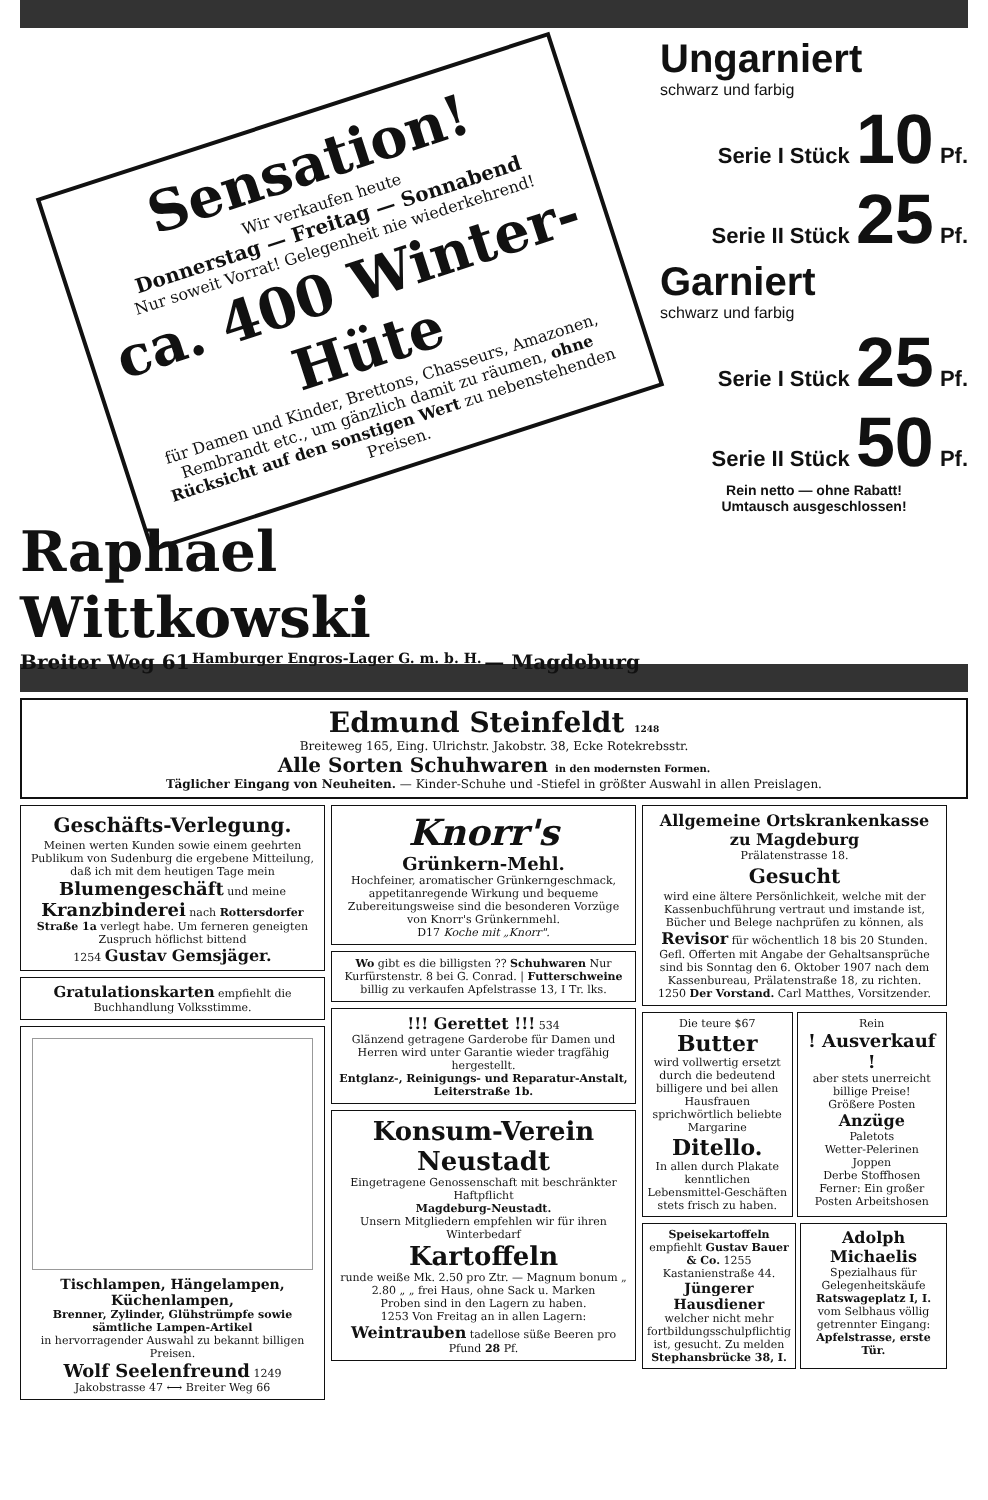Sensation!
Wir verkaufen heute
Donnerstag — Freitag — Sonnabend
Nur soweit Vorrat! Gelegenheit nie wiederkehrend!
ca. 400 Winter-Hüte
für Damen und Kinder, Brettons, Chasseurs, Amazonen, Rembrandt etc., um gänzlich damit zu räumen, ohne Rücksicht auf den sonstigen Wert zu nebenstehenden Preisen.
Raphael Wittkowski
Breiter Weg 61 Hamburger Engros-Lager G. m. b. H. — Magdeburg
Ungarniert
schwarz und farbig
Serie I Stück 10 Pf.
Serie II Stück 25 Pf.
Garniert
schwarz und farbig
Serie I Stück 25 Pf.
Serie II Stück 50 Pf.
Rein netto — ohne Rabatt!
Umtausch ausgeschlossen!
Edmund Steinfeldt 1248
Breiteweg 165, Eing. Ulrichstr. Jakobstr. 38, Ecke Rotekrebsstr.
Alle Sorten Schuhwaren in den modernsten Formen.
Täglicher Eingang von Neuheiten. — Kinder-Schuhe und -Stiefel in größter Auswahl in allen Preislagen.
Geschäfts-Verlegung.
Meinen werten Kunden sowie einem geehrten Publikum von Sudenburg die ergebene Mitteilung, daß ich mit dem heutigen Tage mein Blumengeschäft und meine Kranzbinderei nach Rottersdorfer Straße 1a verlegt habe. Um ferneren geneigten Zuspruch höflichst bittend
1254 Gustav Gemsjäger.
Gratulationskarten empfiehlt die Buchhandlung Volksstimme.
Tischlampen, Hängelampen, Küchenlampen,
Brenner, Zylinder, Glühstrümpfe sowie sämtliche Lampen-Artikel
in hervorragender Auswahl zu bekannt billigen Preisen.
Wolf Seelenfreund 1249
Jakobstrasse 47 ⟷ Breiter Weg 66
Knorr's
Grünkern-Mehl.
Hochfeiner, aromatischer Grünkerngeschmack, appetitanregende Wirkung und bequeme Zubereitungsweise sind die besonderen Vorzüge von Knorr's Grünkernmehl.
D17 Koche mit „Knorr".
Wo gibt es die billigsten ?? Schuhwaren Nur Kurfürstenstr. 8 bei G. Conrad. | Futterschweine billig zu verkaufen Apfelstrasse 13, I Tr. lks.
!!! Gerettet !!! 534
Glänzend getragene Garderobe für Damen und Herren wird unter Garantie wieder tragfähig hergestellt.
Entglanz-, Reinigungs- und Reparatur-Anstalt, Leiterstraße 1b.
Konsum-Verein Neustadt
Eingetragene Genossenschaft mit beschränkter Haftpflicht
Magdeburg-Neustadt.
Unsern Mitgliedern empfehlen wir für ihren Winterbedarf
Kartoffeln
runde weiße Mk. 2.50 pro Ztr. — Magnum bonum „ 2.80 „ „ frei Haus, ohne Sack u. Marken
Proben sind in den Lagern zu haben.
1253 Von Freitag an in allen Lagern: Weintrauben tadellose süße Beeren pro Pfund 28 Pf.
Allgemeine Ortskrankenkasse zu Magdeburg
Prälatenstrasse 18.
Gesucht
wird eine ältere Persönlichkeit, welche mit der Kassenbuchführung vertraut und imstande ist, Bücher und Belege nachprüfen zu können, als Revisor für wöchentlich 18 bis 20 Stunden. Gefl. Offerten mit Angabe der Gehaltsansprüche sind bis Sonntag den 6. Oktober 1907 nach dem Kassenbureau, Prälatenstraße 18, zu richten.
1250 Der Vorstand. Carl Matthes, Vorsitzender.
Die teure $67
Butter
wird vollwertig ersetzt durch die bedeutend billigere und bei allen Hausfrauen sprichwörtlich beliebte Margarine Ditello.
In allen durch Plakate kenntlichen Lebensmittel-Geschäften stets frisch zu haben.
Rein
! Ausverkauf !
aber stets unerreicht billige Preise!
Größere Posten
Anzüge
Paletots
Wetter-Pelerinen
Joppen
Derbe Stoffhosen
Ferner: Ein großer Posten Arbeitshosen
Speisekartoffeln empfiehlt Gustav Bauer & Co. 1255 Kastanienstraße 44.
Jüngerer Hausdiener
welcher nicht mehr fortbildungsschulpflichtig ist, gesucht. Zu melden Stephansbrücke 38, I.
Adolph Michaelis
Spezialhaus für Gelegenheitskäufe
Ratswageplatz I, I.
vom Selbhaus völlig getrennter Eingang:
Apfelstrasse, erste Tür.